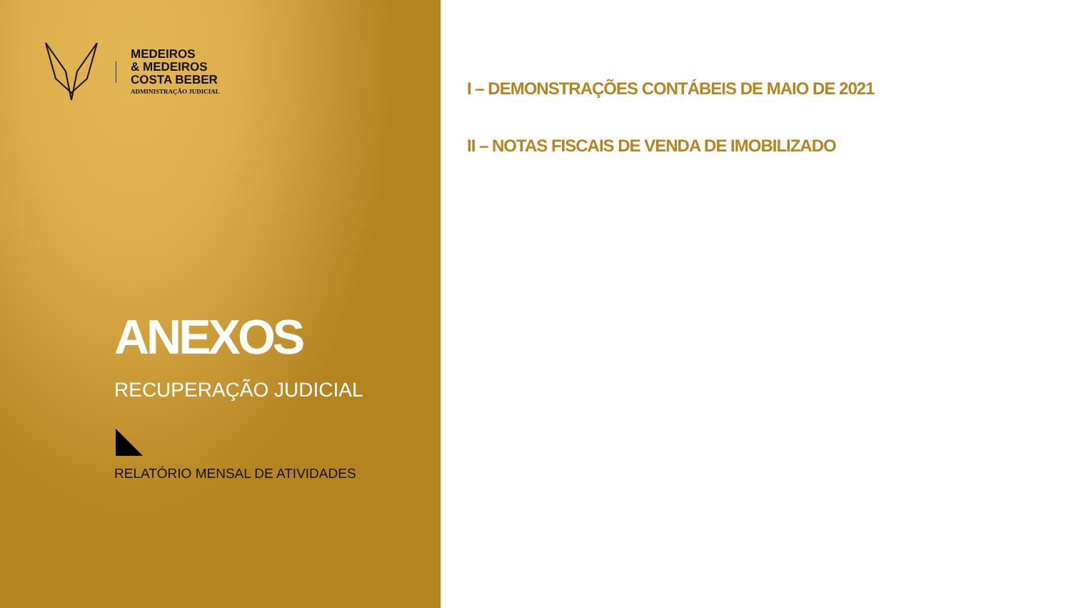MEDEIROS
& MEDEIROS
COSTA BEBER
ADMINISTRAÇÃO JUDICIAL
ANEXOS
RECUPERAÇÃO JUDICIAL
RELATÓRIO MENSAL DE ATIVIDADES
I – DEMONSTRAÇÕES CONTÁBEIS DE MAIO DE 2021
II – NOTAS FISCAIS DE VENDA DE IMOBILIZADO